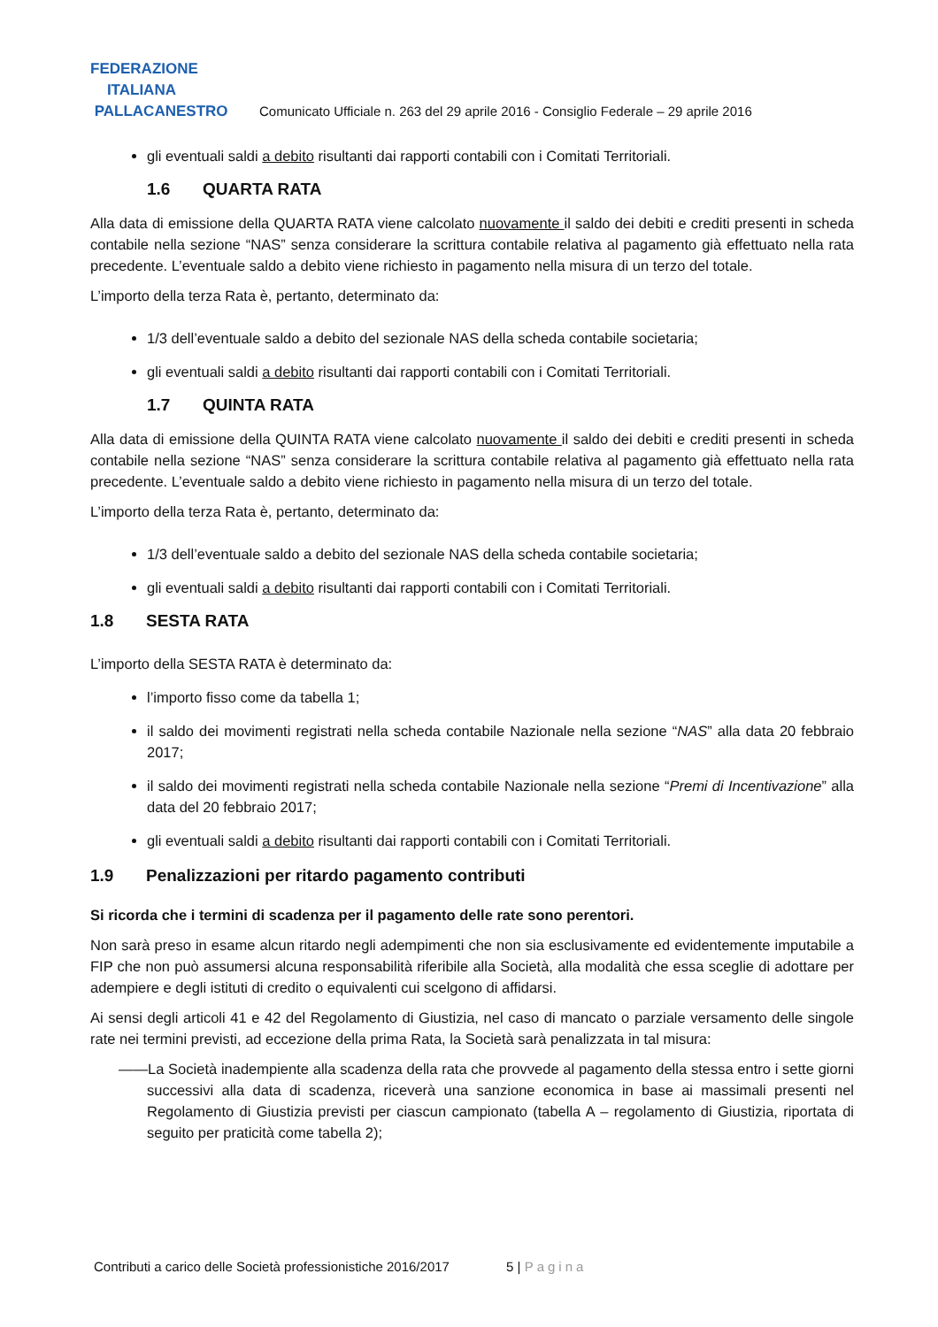FEDERAZIONE
ITALIANA
PALLACANESTRO
Comunicato Ufficiale n. 263 del 29 aprile 2016 - Consiglio Federale – 29 aprile 2016
gli eventuali saldi a debito risultanti dai rapporti contabili con i Comitati Territoriali.
1.6 QUARTA RATA
Alla data di emissione della QUARTA RATA viene calcolato nuovamente il saldo dei debiti e crediti presenti in scheda contabile nella sezione “NAS” senza considerare la scrittura contabile relativa al pagamento già effettuato nella rata precedente. L’eventuale saldo a debito viene richiesto in pagamento nella misura di un terzo del totale.
L’importo della terza Rata è, pertanto, determinato da:
1/3 dell’eventuale saldo a debito del sezionale NAS della scheda contabile societaria;
gli eventuali saldi a debito risultanti dai rapporti contabili con i Comitati Territoriali.
1.7 QUINTA RATA
Alla data di emissione della QUINTA RATA viene calcolato nuovamente il saldo dei debiti e crediti presenti in scheda contabile nella sezione “NAS” senza considerare la scrittura contabile relativa al pagamento già effettuato nella rata precedente. L’eventuale saldo a debito viene richiesto in pagamento nella misura di un terzo del totale.
L’importo della terza Rata è, pertanto, determinato da:
1/3 dell’eventuale saldo a debito del sezionale NAS della scheda contabile societaria;
gli eventuali saldi a debito risultanti dai rapporti contabili con i Comitati Territoriali.
1.8 SESTA RATA
L’importo della SESTA RATA è determinato da:
l’importo fisso come da tabella 1;
il saldo dei movimenti registrati nella scheda contabile Nazionale nella sezione “NAS” alla data 20 febbraio 2017;
il saldo dei movimenti registrati nella scheda contabile Nazionale nella sezione “Premi di Incentivazione” alla data del 20 febbraio 2017;
gli eventuali saldi a debito risultanti dai rapporti contabili con i Comitati Territoriali.
1.9 Penalizzazioni per ritardo pagamento contributi
Si ricorda che i termini di scadenza per il pagamento delle rate sono perentori.
Non sarà preso in esame alcun ritardo negli adempimenti che non sia esclusivamente ed evidentemente imputabile a FIP che non può assumersi alcuna responsabilità riferibile alla Società, alla modalità che essa sceglie di adottare per adempiere e degli istituti di credito o equivalenti cui scelgono di affidarsi.
Ai sensi degli articoli 41 e 42 del Regolamento di Giustizia, nel caso di mancato o parziale versamento delle singole rate nei termini previsti, ad eccezione della prima Rata, la Società sarà penalizzata in tal misura:
——La Società inadempiente alla scadenza della rata che provvede al pagamento della stessa entro i sette giorni successivi alla data di scadenza, riceverà una sanzione economica in base ai massimali presenti nel Regolamento di Giustizia previsti per ciascun campionato (tabella A – regolamento di Giustizia, riportata di seguito per praticità come tabella 2);
Contributi a carico delle Società professionistiche 2016/2017 5 | Pagina